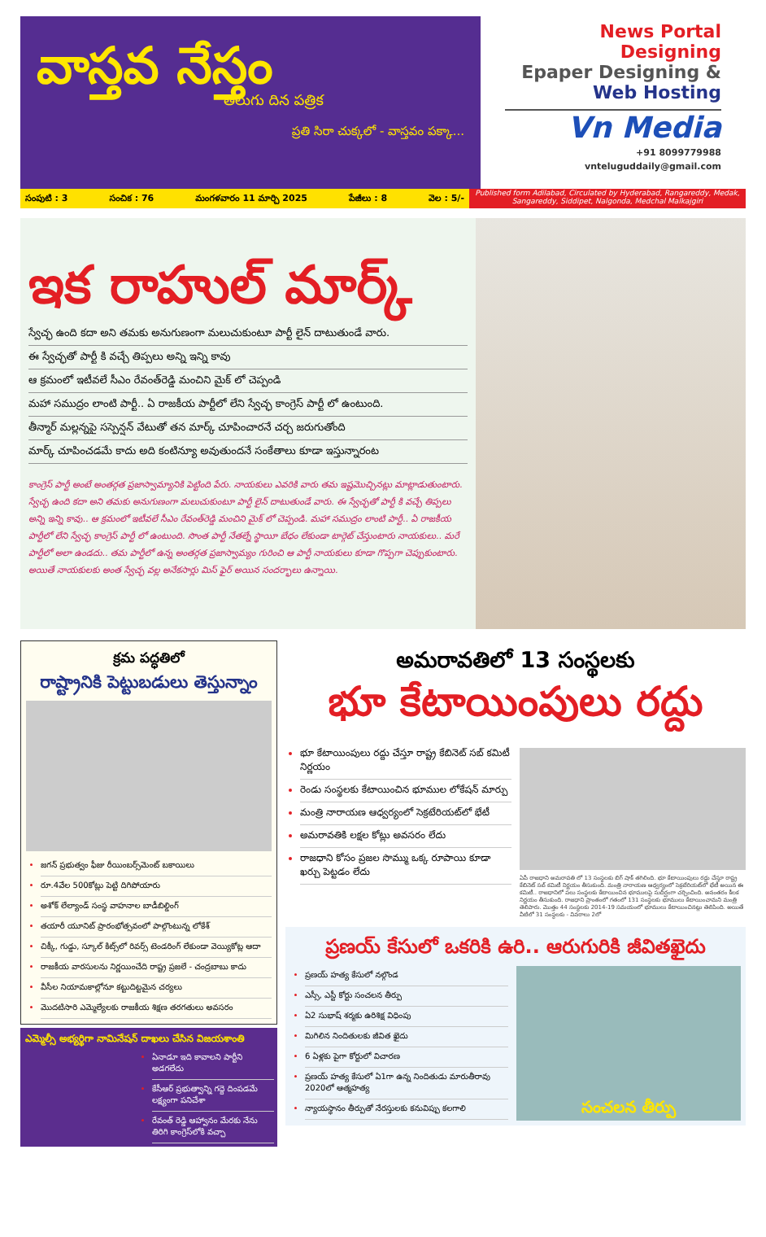వాస్తవ నేస్తం
తెలుగు దిన పత్రిక
ప్రతి సిరా చుక్కలో - వాస్తవం పక్కా...
News Portal Designing
Epaper Designing &
Web Hosting
Vn Media
+91 8099779988
vnteluguddaily@gmail.com
సంపుటి : 3 సంచిక : 76 మంగళవారం 11 మార్చి 2025 పేజీలు : 8 వెల : 5/-
Published form Adilabad, Circulated by Hyderabad, Rangareddy, Medak, Sangareddy, Siddipet, Nalgonda, Medchal Malkajgiri
ఇక రాహుల్ మార్క్
స్వేచ్ఛ ఉంది కదా అని తమకు అనుగుణంగా మలుచుకుంటూ పార్టీ లైన్ దాటుతుండే వారు.
ఈ స్వేచ్ఛతో పార్టీ కి వచ్చే తిప్పలు అన్ని ఇన్ని కావు
ఆ క్రమంలో ఇటీవలే సీఎం రేవంత్‌రెడ్డి మంచిని మైక్ లో చెప్పండి
మహా సముద్రం లాంటి పార్టీ.. ఏ రాజకీయ పార్టీలో లేని స్వేచ్ఛ కాంగ్రెస్ పార్టీ లో ఉంటుంది.
తీన్మార్ మల్లన్నపై సస్పెన్షన్ వేటుతో తన మార్క్ చూపించారనే చర్చ జరుగుతోంది
మార్క్ చూపించడమే కాదు అది కంటిన్యూ అవుతుందనే సంకేతాలు కూడా ఇస్తున్నారంట
కాంగ్రెస్ పార్టీ అంటే అంతర్గత ప్రజాస్వామ్యానికి పెట్టింది పేరు. నాయకులు ఎవరికి వారు తమ ఇష్టమొచ్చినట్లు మాట్లాడుతుంటారు. స్వేచ్ఛ ఉంది కదా అని తమకు అనుగుణంగా మలుచుకుంటూ పార్టీ లైన్ దాటుతుండే వారు. ఈ స్వేచ్ఛతో పార్టీ కి వచ్చే తిప్పలు అన్ని ఇన్ని కావు.. ఆ క్రమంలో ఇటీవలే సీఎం రేవంత్‌రెడ్డి మంచిని మైక్ లో చెప్పండి. మహా సముద్రం లాంటి పార్టీ.. ఏ రాజకీయ పార్టీలో లేని స్వేచ్ఛ కాంగ్రెస్ పార్టీ లో ఉంటుంది. సొంత పార్టీ నేతల్నే స్థాయీ బేధం లేకుండా టార్గెట్ చేస్తుంటారు నాయకులు.. మరే పార్టీలో అలా ఉండదు.. తమ పార్టీలో ఉన్న అంతర్గత ప్రజాస్వామ్యం గురించి ఆ పార్టీ నాయకులు కూడా గొప్పగా చెప్పుకుంటారు. అయితే నాయకులకు అంత స్వేచ్ఛ వల్ల అనేకసార్లు మిస్ ఫైర్ అయిన సందర్భాలు ఉన్నాయి.
క్రమ పద్ధతిలో
రాష్ట్రానికి పెట్టుబడులు తెస్తున్నాం
జగన్ ప్రభుత్వం ఫీజు రీయింబర్స్‌మెంట్ బకాయిలు
రూ.4వేల 500కోట్లు పెట్టి దిగిపోయారు
అశోక్ లేల్యాండ్ సంస్థ వాహనాల బాడీబిల్డింగ్
తయారీ యూనిట్ ప్రారంభోత్సవంలో పాల్గొంటున్న లోకేశ్
చిక్కీ, గుడ్డు, స్కూల్ కిట్స్‌లో రివర్స్ టెండరింగ్ లేకుండా వెయ్యికోట్ల ఆదా
రాజకీయ వారసులను నిర్ణయించేది రాష్ట్ర ప్రజలే - చంద్రబాబు కాదు
వీసీల నియామకాల్లోనూ కట్టుదిట్టమైన చర్యలు
మొదటిసారి ఎమ్మెల్యేలకు రాజకీయ శిక్షణ తరగతులు అవసరం
ఎమ్మెల్సీ అభ్యర్థిగా నామినేషన్ దాఖలు చేసిన విజయశాంతి
ఏనాడూ ఇది కావాలని పార్టీని అడగలేదు
కేసీఆర్ ప్రభుత్వాన్ని గద్దె దింపడమే లక్ష్యంగా పనిచేశా
రేవంత్ రెడ్డి ఆహ్వానం మేరకు నేను తిరిగి కాంగ్రెస్‌లోకి వచ్చా
అమరావతిలో 13 సంస్థలకు
భూ కేటాయింపులు రద్దు
భూ కేటాయింపులు రద్దు చేస్తూ రాష్ట్ర కేబినెట్ సబ్ కమిటీ నిర్ణయం
రెండు సంస్థలకు కేటాయించిన భూముల లోకేషన్ మార్పు
మంత్రి నారాయణ ఆధ్వర్యంలో సెక్రటేరియట్‌లో భేటీ
అమరావతికి లక్షల కోట్లు అవసరం లేదు
రాజధాని కోసం ప్రజల సొమ్ము ఒక్క రూపాయి కూడా ఖర్చు పెట్టడం లేదు
ఏపీ రాజధాని అమరావతి లో 13 సంస్థలకు బిగ్ షాక్ తగిలింది. భూ కేటాయింపులు రద్దు చేస్తూ రాష్ట్ర కేబినెట్ సబ్ కమిటీ నిర్ణయం తీసుకుంది. మంత్రి నారాయణ ఆధ్వర్యంలో సెక్రటేరియట్‌లో భేటీ అయిన ఈ కమిటీ.. రాజధానిలో పలు సంస్థలకు కేటాయించిన భూములపై సుదీర్ఘంగా చర్చించింది. అనంతరం కీలక నిర్ణయం తీసుకుంది. రాజధాని ప్రాంతంలో గతంలో 131 సంస్థలకు భూములు కేటాయించామని మంత్రి తెలిపారు. మొత్తం 44 సంస్థలకు 2014-19 సమయంలో భూములు కేటాయించినట్లు తెలిపింది. అయితే వీటిలో 31 సంస్థలకు - వివరాలు 2లో
ప్రణయ్ కేసులో ఒకరికి ఉరి.. ఆరుగురికి జీవితఖైదు
ప్రణయ్ హత్య కేసులో నల్గొండ
ఎస్సీ, ఎస్టీ కోర్టు సంచలన తీర్పు
ఏ2 సుభాష్ శర్మకు ఉరిశిక్ష విధింపు
మిగిలిన నిందితులకు జీవిత ఖైదు
6 ఏళ్లకు పైగా కోర్టులో విచారణ
ప్రణయ్ హత్య కేసులో ఏ1గా ఉన్న నిందితుడు మారుతీరావు 2020లో ఆత్మహత్య
న్యాయస్థానం తీర్పుతో నేరస్తులకు కనువిప్పు కలగాలి
సంచలన తీర్పు